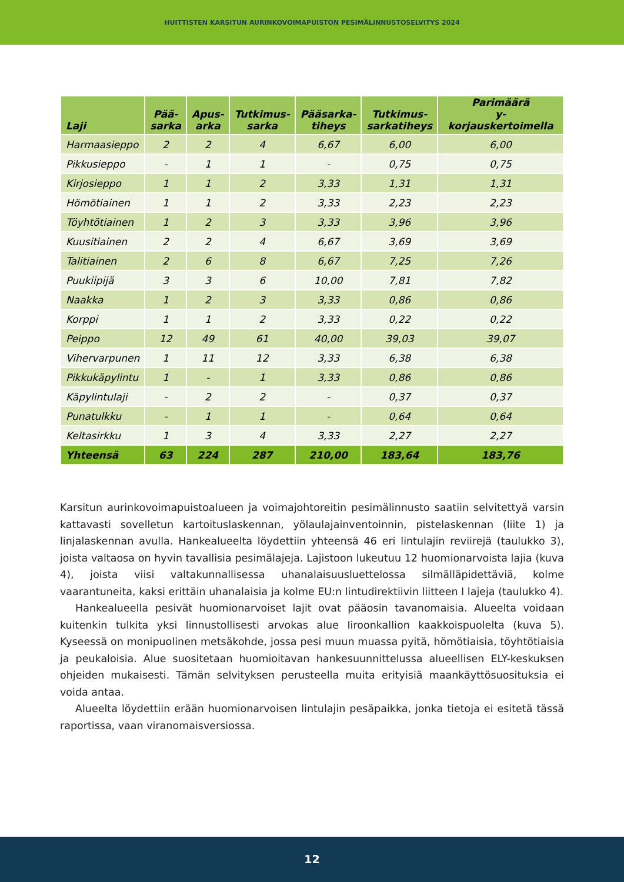HUITTISTEN KARSITUN AURINKOVOIMAPUISTON PESIMÄLINNUSTOSELVITYS 2024
| Laji | Pää- sarka | Apus- arka | Tutkimus- sarka | Pääsarka- tiheys | Tutkimus- sarkatiheys | Parimäärä y-korjauskertoimella |
| --- | --- | --- | --- | --- | --- | --- |
| Harmaasieppo | 2 | 2 | 4 | 6,67 | 6,00 | 6,00 |
| Pikkusieppo | - | 1 | 1 | - | 0,75 | 0,75 |
| Kirjosieppo | 1 | 1 | 2 | 3,33 | 1,31 | 1,31 |
| Hömötiainen | 1 | 1 | 2 | 3,33 | 2,23 | 2,23 |
| Töyhtötiainen | 1 | 2 | 3 | 3,33 | 3,96 | 3,96 |
| Kuusitiainen | 2 | 2 | 4 | 6,67 | 3,69 | 3,69 |
| Talitiainen | 2 | 6 | 8 | 6,67 | 7,25 | 7,26 |
| Puukiipijä | 3 | 3 | 6 | 10,00 | 7,81 | 7,82 |
| Naakka | 1 | 2 | 3 | 3,33 | 0,86 | 0,86 |
| Korppi | 1 | 1 | 2 | 3,33 | 0,22 | 0,22 |
| Peippo | 12 | 49 | 61 | 40,00 | 39,03 | 39,07 |
| Vihervarpunen | 1 | 11 | 12 | 3,33 | 6,38 | 6,38 |
| Pikkukäpylintu | 1 | - | 1 | 3,33 | 0,86 | 0,86 |
| Käpylintulaji | - | 2 | 2 | - | 0,37 | 0,37 |
| Punatulkku | - | 1 | 1 | - | 0,64 | 0,64 |
| Keltasirkku | 1 | 3 | 4 | 3,33 | 2,27 | 2,27 |
| Yhteensä | 63 | 224 | 287 | 210,00 | 183,64 | 183,76 |
Karsitun aurinkovoimapuistoalueen ja voimajohtoreitin pesimälinnusto saatiin selvitettyä varsin kattavasti sovelletun kartoituslaskennan, yölaulajainventoinnin, pistelaskennan (liite 1) ja linjalaskennan avulla. Hankealueelta löydettiin yhteensä 46 eri lintulajin reviirejä (taulukko 3), joista valtaosa on hyvin tavallisia pesimälajeja. Lajistoon lukeutuu 12 huomionarvoista lajia (kuva 4), joista viisi valtakunnallisessa uhanalaisuusluettelossa silmälläpidettäviä, kolme vaarantuneita, kaksi erittäin uhanalaisia ja kolme EU:n lintudirektiivin liitteen I lajeja (taulukko 4).
Hankealueella pesivät huomionarvoiset lajit ovat pääosin tavanomaisia. Alueelta voidaan kuitenkin tulkita yksi linnustollisesti arvokas alue Iiroonkallion kaakkoispuolelta (kuva 5). Kyseessä on monipuolinen metsäkohde, jossa pesi muun muassa pyitä, hömötiaisia, töyhtötiaisia ja peukaloisia. Alue suositetaan huomioitavan hankesuunnittelussa alueellisen ELY-keskuksen ohjeiden mukaisesti. Tämän selvityksen perusteella muita erityisiä maankäyttösuosituksia ei voida antaa.
Alueelta löydettiin erään huomionarvoisen lintulajin pesäpaikka, jonka tietoja ei esitetä tässä raportissa, vaan viranomaisversiossa.
12